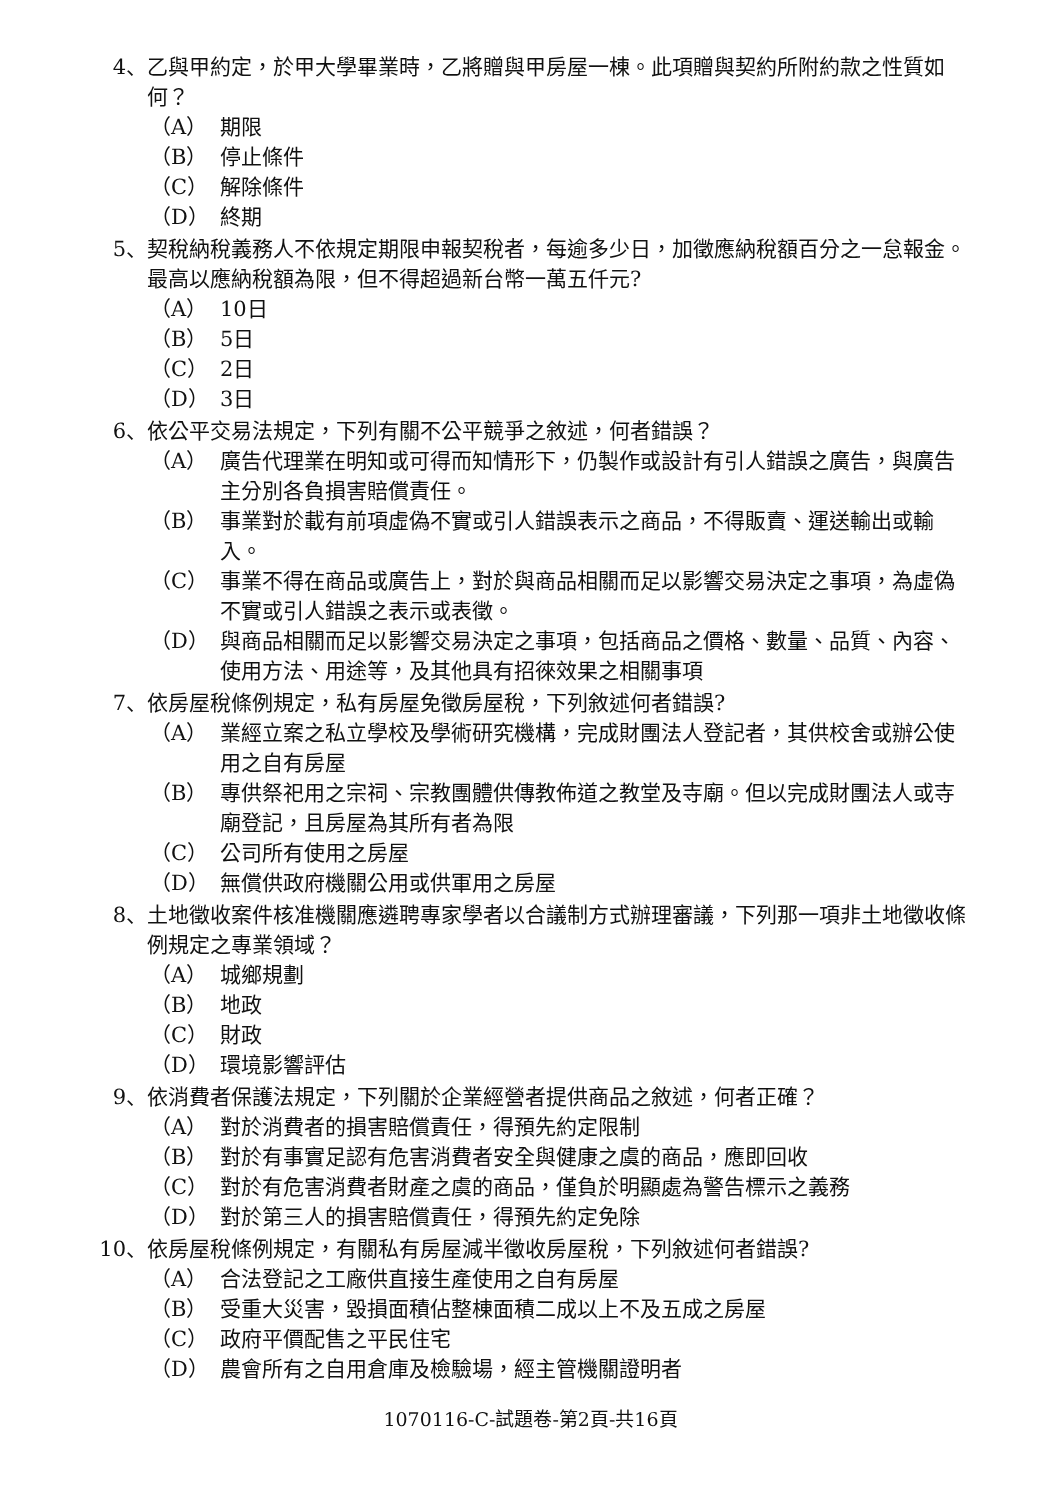4、 乙與甲約定，於甲大學畢業時，乙將贈與甲房屋一棟。此項贈與契約所附約款之性質如何？
（A） 期限
（B） 停止條件
（C） 解除條件
（D） 終期
5、 契稅納稅義務人不依規定期限申報契稅者，每逾多少日，加徵應納稅額百分之一怠報金。最高以應納稅額為限，但不得超過新台幣一萬五仟元?
（A） 10日
（B） 5日
（C） 2日
（D） 3日
6、 依公平交易法規定，下列有關不公平競爭之敘述，何者錯誤？
（A） 廣告代理業在明知或可得而知情形下，仍製作或設計有引人錯誤之廣告，與廣告主分別各負損害賠償責任。
（B） 事業對於載有前項虛偽不實或引人錯誤表示之商品，不得販賣、運送輸出或輸入。
（C） 事業不得在商品或廣告上，對於與商品相關而足以影響交易決定之事項，為虛偽不實或引人錯誤之表示或表徵。
（D） 與商品相關而足以影響交易決定之事項，包括商品之價格、數量、品質、內容、使用方法、用途等，及其他具有招徠效果之相關事項
7、 依房屋稅條例規定，私有房屋免徵房屋稅，下列敘述何者錯誤?
（A） 業經立案之私立學校及學術研究機構，完成財團法人登記者，其供校舍或辦公使用之自有房屋
（B） 專供祭祀用之宗祠、宗教團體供傳教佈道之教堂及寺廟。但以完成財團法人或寺廟登記，且房屋為其所有者為限
（C） 公司所有使用之房屋
（D） 無償供政府機關公用或供軍用之房屋
8、 土地徵收案件核准機關應遴聘專家學者以合議制方式辦理審議，下列那一項非土地徵收條例規定之專業領域？
（A） 城鄉規劃
（B） 地政
（C） 財政
（D） 環境影響評估
9、 依消費者保護法規定，下列關於企業經營者提供商品之敘述，何者正確？
（A） 對於消費者的損害賠償責任，得預先約定限制
（B） 對於有事實足認有危害消費者安全與健康之虞的商品，應即回收
（C） 對於有危害消費者財產之虞的商品，僅負於明顯處為警告標示之義務
（D） 對於第三人的損害賠償責任，得預先約定免除
10、 依房屋稅條例規定，有關私有房屋減半徵收房屋稅，下列敘述何者錯誤?
（A） 合法登記之工廠供直接生產使用之自有房屋
（B） 受重大災害，毀損面積佔整棟面積二成以上不及五成之房屋
（C） 政府平價配售之平民住宅
（D） 農會所有之自用倉庫及檢驗場，經主管機關證明者
1070116-C-試題卷-第2頁-共16頁